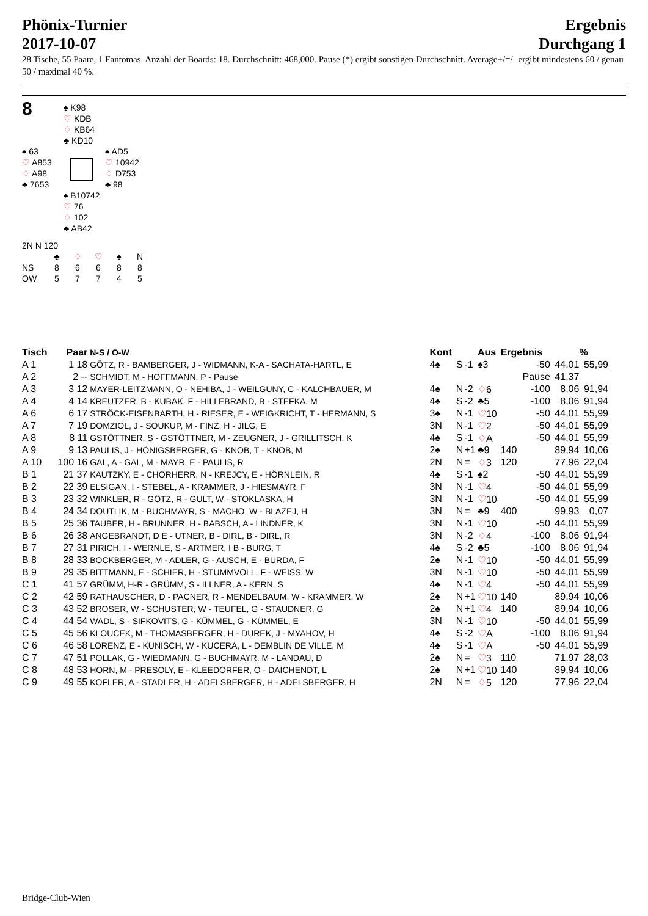Phönix-Turnier
2017-10-07
Ergebnis
Durchgang 1
28 Tische, 55 Paare, 1 Fantomas. Anzahl der Boards: 18. Durchschnitt: 468,000. Pause (*) ergibt sonstigen Durchschnitt. Average+/=/- ergibt mindestens 60 / genau 50 / maximal 40 %.
8
♠ K98
♡ KDB
♢ KB64
♣ KD10
♠ 63
♡ A853
♢ A98
♣ 7653
♠ AD5
♡ 10942
♢ D753
♣ 98
♠ B10742
♡ 76
♢ 102
♣ AB42
2N N 120
| | ♣ | ♢ | ♡ | ♠ | N |
| NS | 8 | 6 | 6 | 8 | 8 |
| OW | 5 | 7 | 7 | 4 | 5 |
| Tisch | Paar | N-S / O-W | Kont | | | Aus | Ergebnis | | | % |
| --- | --- | --- | --- | --- | --- | --- | --- | --- | --- | --- |
| A 1 | 1 18 | GÖTZ, R - BAMBERGER, J - WIDMANN, K-A - SACHATA-HARTL, E | 4♠ | S | -1 | ♠3 | -50 | | 44,01 | 55,99 |
| A 2 | 2 -- | SCHMIDT, M - HOFFMANN, P - Pause | | | | | Pause | | 41,37 | |
| A 3 | 3 12 | MAYER-LEITZMANN, O - NEHIBA, J - WEILGUNY, C - KALCHBAUER, M | 4♠ | N | -2 | ♢ 6 | -100 | | 8,06 | 91,94 |
| A 4 | 4 14 | KREUTZER, B - KUBAK, F - HILLEBRAND, B - STEFKA, M | 4♠ | S | -2 | ♣5 | -100 | | 8,06 | 91,94 |
| A 6 | 6 17 | STRÖCK-EISENBARTH, H - RIESER, E - WEIGKRICHT, T - HERMANN, S | 3♠ | N | -1 | ♡ 10 | -50 | | 44,01 | 55,99 |
| A 7 | 7 19 | DOMZIOL, J - SOUKUP, M - FINZ, H - JILG, E | 3N | N | -1 | ♡ 2 | -50 | | 44,01 | 55,99 |
| A 8 | 8 11 | GSTÖTTNER, S - GSTÖTTNER, M - ZEUGNER, J - GRILLITSCH, K | 4♠ | S | -1 | ♢ A | -50 | | 44,01 | 55,99 |
| A 9 | 9 13 | PAULIS, J - HÖNIGSBERGER, G - KNOB, T - KNOB, M | 2♠ | N | +1 | ♣9 | 140 | | 89,94 | 10,06 |
| A 10 | 100 16 | GAL, A - GAL, M - MAYR, E - PAULIS, R | 2N | N | = | ♢ 3 | 120 | | 77,96 | 22,04 |
| B 1 | 21 37 | KAUTZKY, E - CHORHERR, N - KREJCY, E - HÖRNLEIN, R | 4♠ | S | -1 | ♠2 | -50 | | 44,01 | 55,99 |
| B 2 | 22 39 | ELSIGAN, I - STEBEL, A - KRAMMER, J - HIESMAYR, F | 3N | N | -1 | ♡ 4 | -50 | | 44,01 | 55,99 |
| B 3 | 23 32 | WINKLER, R - GÖTZ, R - GULT, W - STOKLASKA, H | 3N | N | -1 | ♡ 10 | -50 | | 44,01 | 55,99 |
| B 4 | 24 34 | DOUTLIK, M - BUCHMAYR, S - MACHO, W - BLAZEJ, H | 3N | N | = | ♣9 | 400 | | 99,93 | 0,07 |
| B 5 | 25 36 | TAUBER, H - BRUNNER, H - BABSCH, A - LINDNER, K | 3N | N | -1 | ♡ 10 | -50 | | 44,01 | 55,99 |
| B 6 | 26 38 | ANGEBRANDT, D E - UTNER, B - DIRL, B - DIRL, R | 3N | N | -2 | ♢ 4 | -100 | | 8,06 | 91,94 |
| B 7 | 27 31 | PIRICH, I - WERNLE, S - ARTMER, I B - BURG, T | 4♠ | S | -2 | ♣5 | -100 | | 8,06 | 91,94 |
| B 8 | 28 33 | BOCKBERGER, M - ADLER, G - AUSCH, E - BURDA, F | 2♠ | N | -1 | ♡ 10 | -50 | | 44,01 | 55,99 |
| B 9 | 29 35 | BITTMANN, E - SCHIER, H - STUMMVOLL, F - WEISS, W | 3N | N | -1 | ♡ 10 | -50 | | 44,01 | 55,99 |
| C 1 | 41 57 | GRÜMM, H-R - GRÜMM, S - ILLNER, A - KERN, S | 4♠ | N | -1 | ♡ 4 | -50 | | 44,01 | 55,99 |
| C 2 | 42 59 | RATHAUSCHER, D - PACNER, R - MENDELBAUM, W - KRAMMER, W | 2♠ | N | +1 | ♡ 10 | 140 | | 89,94 | 10,06 |
| C 3 | 43 52 | BROSER, W - SCHUSTER, W - TEUFEL, G - STAUDNER, G | 2♠ | N | +1 | ♡ 4 | 140 | | 89,94 | 10,06 |
| C 4 | 44 54 | WADL, S - SIFKOVITS, G - KÜMMEL, G - KÜMMEL, E | 3N | N | -1 | ♡ 10 | -50 | | 44,01 | 55,99 |
| C 5 | 45 56 | KLOUCEK, M - THOMASBERGER, H - DUREK, J - MYAHOV, H | 4♠ | S | -2 | ♡ A | -100 | | 8,06 | 91,94 |
| C 6 | 46 58 | LORENZ, E - KUNISCH, W - KUCERA, L - DEMBLIN DE VILLE, M | 4♠ | S | -1 | ♡ A | -50 | | 44,01 | 55,99 |
| C 7 | 47 51 | POLLAK, G - WIEDMANN, G - BUCHMAYR, M - LANDAU, D | 2♠ | N | = | ♡ 3 | 110 | | 71,97 | 28,03 |
| C 8 | 48 53 | HORN, M - PRESOLY, E - KLEEDORFER, O - DAICHENDT, L | 2♠ | N | +1 | ♡ 10 | 140 | | 89,94 | 10,06 |
| C 9 | 49 55 | KOFLER, A - STADLER, H - ADELSBERGER, H - ADELSBERGER, H | 2N | N | = | ♢ 5 | 120 | | 77,96 | 22,04 |
Bridge-Club-Wien